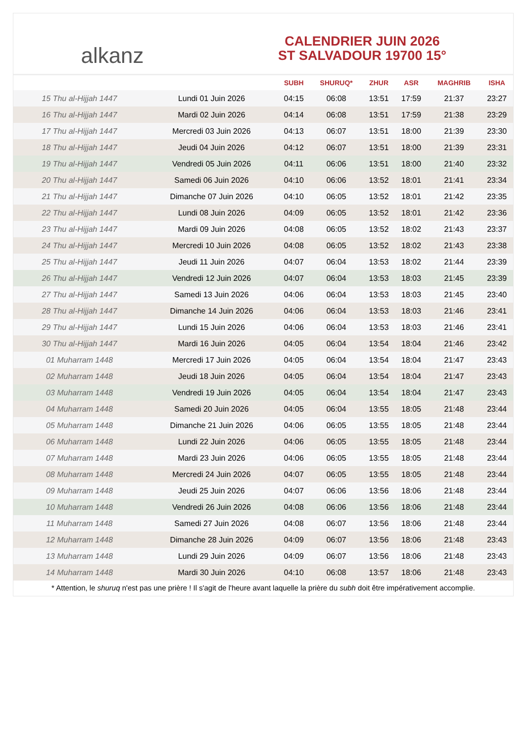alkanz
CALENDRIER JUIN 2026
ST SALVADOUR 19700 15°
| | | SUBH | SHURUQ* | ZHUR | ASR | MAGHRIB | ISHA |
| --- | --- | --- | --- | --- | --- | --- | --- |
| 15 Thu al-Hijjah 1447 | Lundi 01 Juin 2026 | 04:15 | 06:08 | 13:51 | 17:59 | 21:37 | 23:27 |
| 16 Thu al-Hijjah 1447 | Mardi 02 Juin 2026 | 04:14 | 06:08 | 13:51 | 17:59 | 21:38 | 23:29 |
| 17 Thu al-Hijjah 1447 | Mercredi 03 Juin 2026 | 04:13 | 06:07 | 13:51 | 18:00 | 21:39 | 23:30 |
| 18 Thu al-Hijjah 1447 | Jeudi 04 Juin 2026 | 04:12 | 06:07 | 13:51 | 18:00 | 21:39 | 23:31 |
| 19 Thu al-Hijjah 1447 | Vendredi 05 Juin 2026 | 04:11 | 06:06 | 13:51 | 18:00 | 21:40 | 23:32 |
| 20 Thu al-Hijjah 1447 | Samedi 06 Juin 2026 | 04:10 | 06:06 | 13:52 | 18:01 | 21:41 | 23:34 |
| 21 Thu al-Hijjah 1447 | Dimanche 07 Juin 2026 | 04:10 | 06:05 | 13:52 | 18:01 | 21:42 | 23:35 |
| 22 Thu al-Hijjah 1447 | Lundi 08 Juin 2026 | 04:09 | 06:05 | 13:52 | 18:01 | 21:42 | 23:36 |
| 23 Thu al-Hijjah 1447 | Mardi 09 Juin 2026 | 04:08 | 06:05 | 13:52 | 18:02 | 21:43 | 23:37 |
| 24 Thu al-Hijjah 1447 | Mercredi 10 Juin 2026 | 04:08 | 06:05 | 13:52 | 18:02 | 21:43 | 23:38 |
| 25 Thu al-Hijjah 1447 | Jeudi 11 Juin 2026 | 04:07 | 06:04 | 13:53 | 18:02 | 21:44 | 23:39 |
| 26 Thu al-Hijjah 1447 | Vendredi 12 Juin 2026 | 04:07 | 06:04 | 13:53 | 18:03 | 21:45 | 23:39 |
| 27 Thu al-Hijjah 1447 | Samedi 13 Juin 2026 | 04:06 | 06:04 | 13:53 | 18:03 | 21:45 | 23:40 |
| 28 Thu al-Hijjah 1447 | Dimanche 14 Juin 2026 | 04:06 | 06:04 | 13:53 | 18:03 | 21:46 | 23:41 |
| 29 Thu al-Hijjah 1447 | Lundi 15 Juin 2026 | 04:06 | 06:04 | 13:53 | 18:03 | 21:46 | 23:41 |
| 30 Thu al-Hijjah 1447 | Mardi 16 Juin 2026 | 04:05 | 06:04 | 13:54 | 18:04 | 21:46 | 23:42 |
| 01 Muharram 1448 | Mercredi 17 Juin 2026 | 04:05 | 06:04 | 13:54 | 18:04 | 21:47 | 23:43 |
| 02 Muharram 1448 | Jeudi 18 Juin 2026 | 04:05 | 06:04 | 13:54 | 18:04 | 21:47 | 23:43 |
| 03 Muharram 1448 | Vendredi 19 Juin 2026 | 04:05 | 06:04 | 13:54 | 18:04 | 21:47 | 23:43 |
| 04 Muharram 1448 | Samedi 20 Juin 2026 | 04:05 | 06:04 | 13:55 | 18:05 | 21:48 | 23:44 |
| 05 Muharram 1448 | Dimanche 21 Juin 2026 | 04:06 | 06:05 | 13:55 | 18:05 | 21:48 | 23:44 |
| 06 Muharram 1448 | Lundi 22 Juin 2026 | 04:06 | 06:05 | 13:55 | 18:05 | 21:48 | 23:44 |
| 07 Muharram 1448 | Mardi 23 Juin 2026 | 04:06 | 06:05 | 13:55 | 18:05 | 21:48 | 23:44 |
| 08 Muharram 1448 | Mercredi 24 Juin 2026 | 04:07 | 06:05 | 13:55 | 18:05 | 21:48 | 23:44 |
| 09 Muharram 1448 | Jeudi 25 Juin 2026 | 04:07 | 06:06 | 13:56 | 18:06 | 21:48 | 23:44 |
| 10 Muharram 1448 | Vendredi 26 Juin 2026 | 04:08 | 06:06 | 13:56 | 18:06 | 21:48 | 23:44 |
| 11 Muharram 1448 | Samedi 27 Juin 2026 | 04:08 | 06:07 | 13:56 | 18:06 | 21:48 | 23:44 |
| 12 Muharram 1448 | Dimanche 28 Juin 2026 | 04:09 | 06:07 | 13:56 | 18:06 | 21:48 | 23:43 |
| 13 Muharram 1448 | Lundi 29 Juin 2026 | 04:09 | 06:07 | 13:56 | 18:06 | 21:48 | 23:43 |
| 14 Muharram 1448 | Mardi 30 Juin 2026 | 04:10 | 06:08 | 13:57 | 18:06 | 21:48 | 23:43 |
* Attention, le shuruq n'est pas une prière ! Il s'agit de l'heure avant laquelle la prière du subh doit être impérativement accomplie.